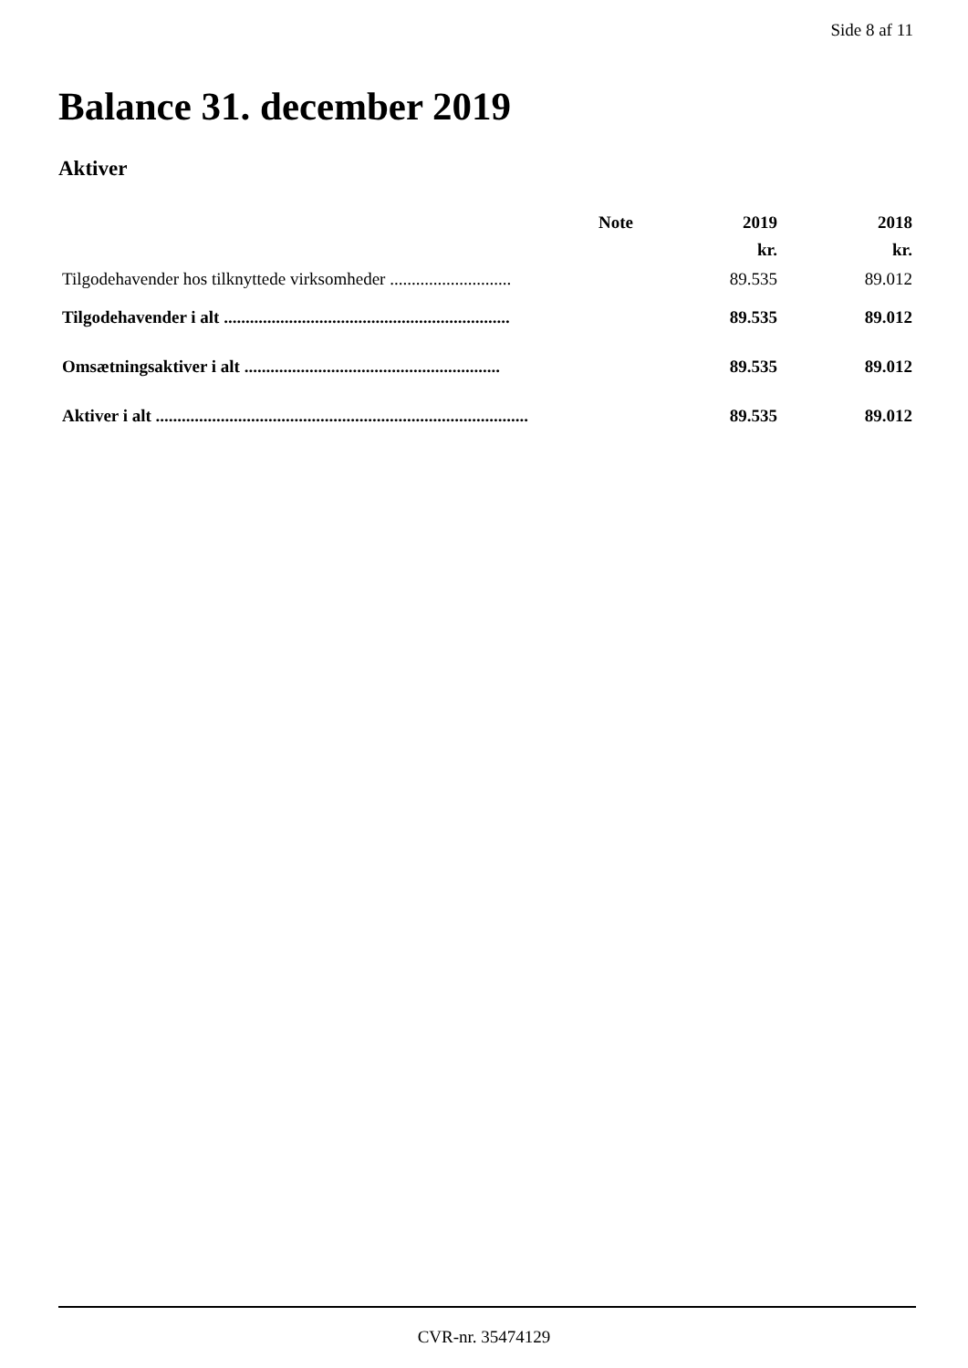Side 8 af 11
Balance 31. december 2019
Aktiver
| | Note | 2019 | 2018 |
| --- | --- | --- | --- |
| | | kr. | kr. |
| Tilgodehavender hos tilknyttede virksomheder ............................ | | 89.535 | 89.012 |
| Tilgodehavender i alt .................................................................. | | 89.535 | 89.012 |
| Omsætningsaktiver i alt ........................................................... | | 89.535 | 89.012 |
| Aktiver i alt ...................................................................................... | | 89.535 | 89.012 |
CVR-nr. 35474129